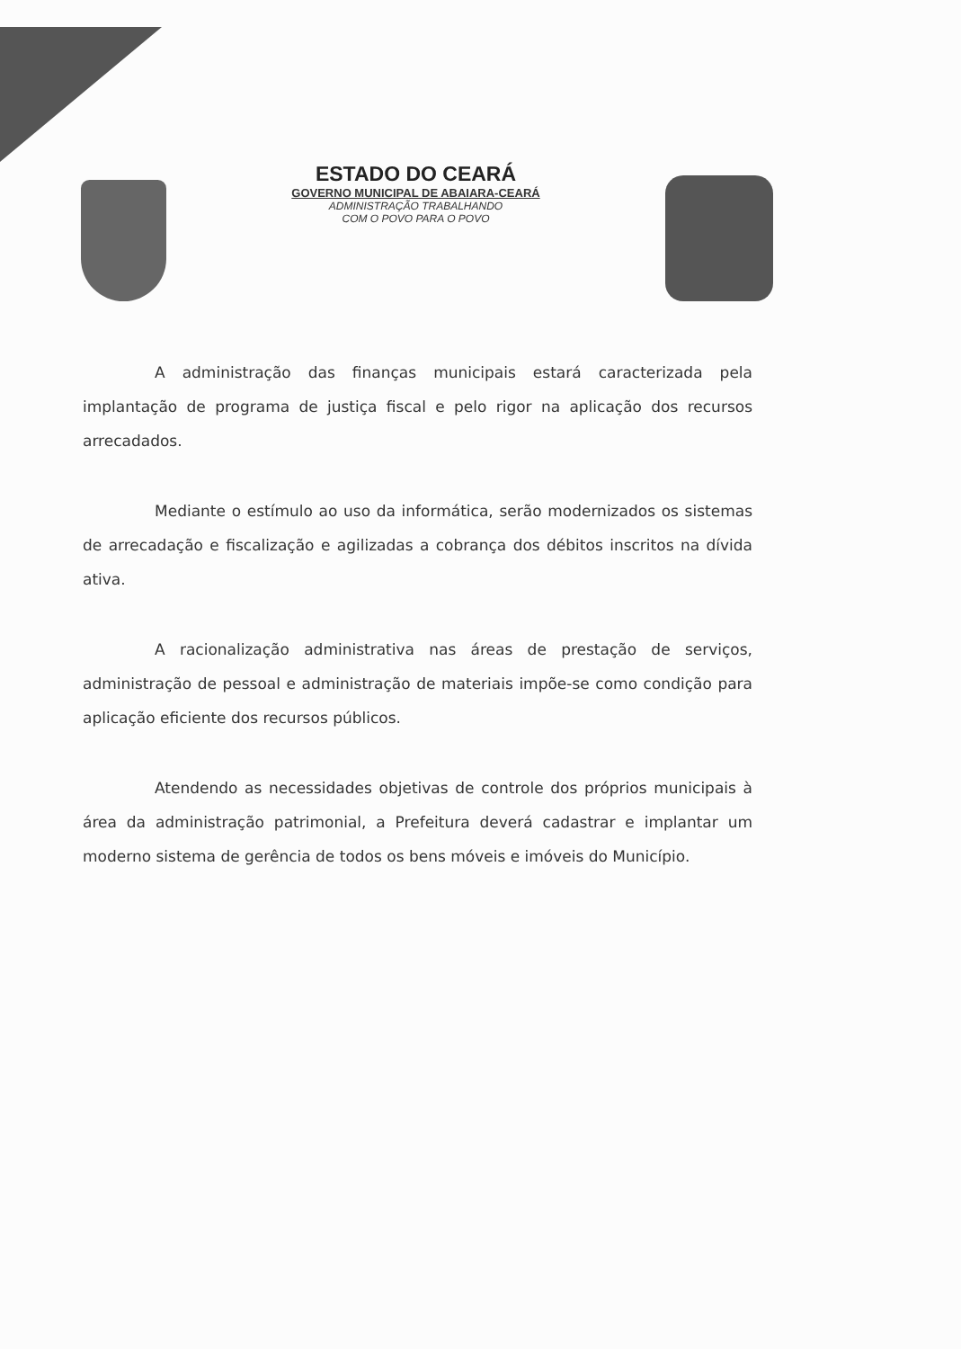ESTADO DO CEARÁ
GOVERNO MUNICIPAL DE ABAIARA-CEARÁ
ADMINISTRAÇÃO TRABALHANDO
COM O POVO PARA O POVO
A administração das finanças municipais estará caracterizada pela implantação de programa de justiça fiscal e pelo rigor na aplicação dos recursos arrecadados.
Mediante o estímulo ao uso da informática, serão modernizados os sistemas de arrecadação e fiscalização e agilizadas a cobrança dos débitos inscritos na dívida ativa.
A racionalização administrativa nas áreas de prestação de serviços, administração de pessoal e administração de materiais impõe-se como condição para aplicação eficiente dos recursos públicos.
Atendendo as necessidades objetivas de controle dos próprios municipais à área da administração patrimonial, a Prefeitura deverá cadastrar e implantar um moderno sistema de gerência de todos os bens móveis e imóveis do Município.